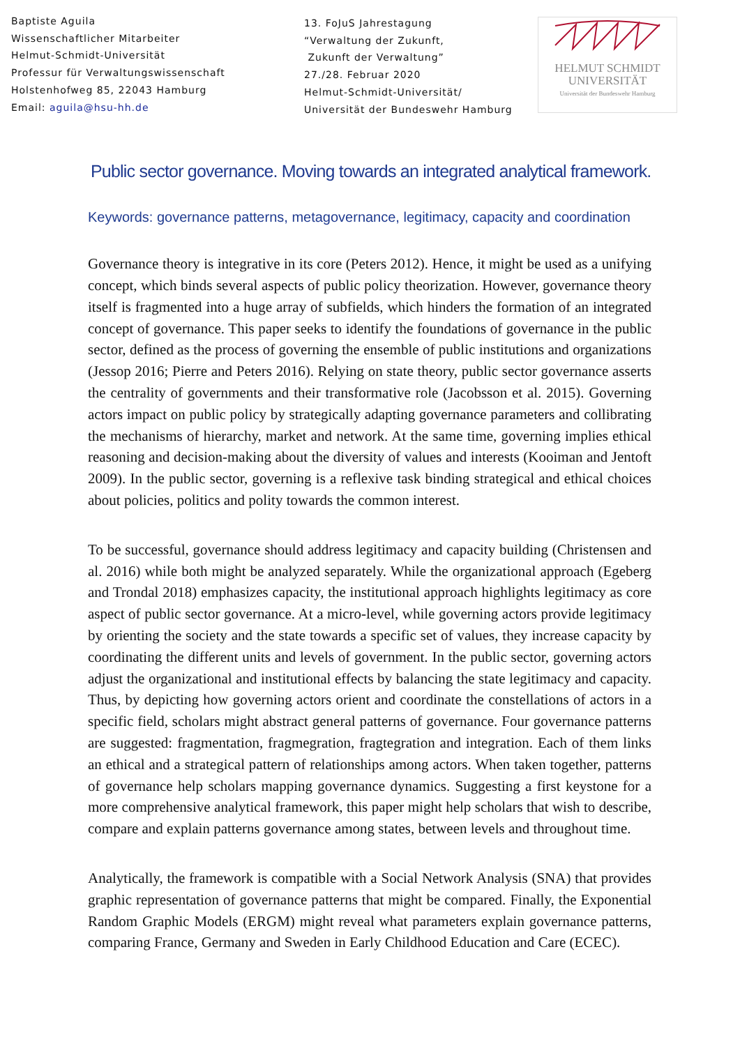Baptiste Aguila
Wissenschaftlicher Mitarbeiter
Helmut-Schmidt-Universität
Professur für Verwaltungswissenschaft
Holstenhofweg 85, 22043 Hamburg
Email: aguila@hsu-hh.de
13. FoJuS Jahrestagung
“Verwaltung der Zukunft,
Zukunft der Verwaltung”
27./28. Februar 2020
Helmut-Schmidt-Universität/
Universität der Bundeswehr Hamburg
HELMUT SCHMIDT
UNIVERSITÄT
Universität der Bundeswehr Hamburg
Public sector governance. Moving towards an integrated analytical framework.
Keywords: governance patterns, metagovernance, legitimacy, capacity and coordination
Governance theory is integrative in its core (Peters 2012). Hence, it might be used as a unifying concept, which binds several aspects of public policy theorization. However, governance theory itself is fragmented into a huge array of subfields, which hinders the formation of an integrated concept of governance. This paper seeks to identify the foundations of governance in the public sector, defined as the process of governing the ensemble of public institutions and organizations (Jessop 2016; Pierre and Peters 2016). Relying on state theory, public sector governance asserts the centrality of governments and their transformative role (Jacobsson et al. 2015). Governing actors impact on public policy by strategically adapting governance parameters and collibrating the mechanisms of hierarchy, market and network. At the same time, governing implies ethical reasoning and decision-making about the diversity of values and interests (Kooiman and Jentoft 2009). In the public sector, governing is a reflexive task binding strategical and ethical choices about policies, politics and polity towards the common interest.
To be successful, governance should address legitimacy and capacity building (Christensen and al. 2016) while both might be analyzed separately. While the organizational approach (Egeberg and Trondal 2018) emphasizes capacity, the institutional approach highlights legitimacy as core aspect of public sector governance. At a micro-level, while governing actors provide legitimacy by orienting the society and the state towards a specific set of values, they increase capacity by coordinating the different units and levels of government. In the public sector, governing actors adjust the organizational and institutional effects by balancing the state legitimacy and capacity. Thus, by depicting how governing actors orient and coordinate the constellations of actors in a specific field, scholars might abstract general patterns of governance. Four governance patterns are suggested: fragmentation, fragmegration, fragtegration and integration. Each of them links an ethical and a strategical pattern of relationships among actors. When taken together, patterns of governance help scholars mapping governance dynamics. Suggesting a first keystone for a more comprehensive analytical framework, this paper might help scholars that wish to describe, compare and explain patterns governance among states, between levels and throughout time.
Analytically, the framework is compatible with a Social Network Analysis (SNA) that provides graphic representation of governance patterns that might be compared. Finally, the Exponential Random Graphic Models (ERGM) might reveal what parameters explain governance patterns, comparing France, Germany and Sweden in Early Childhood Education and Care (ECEC).